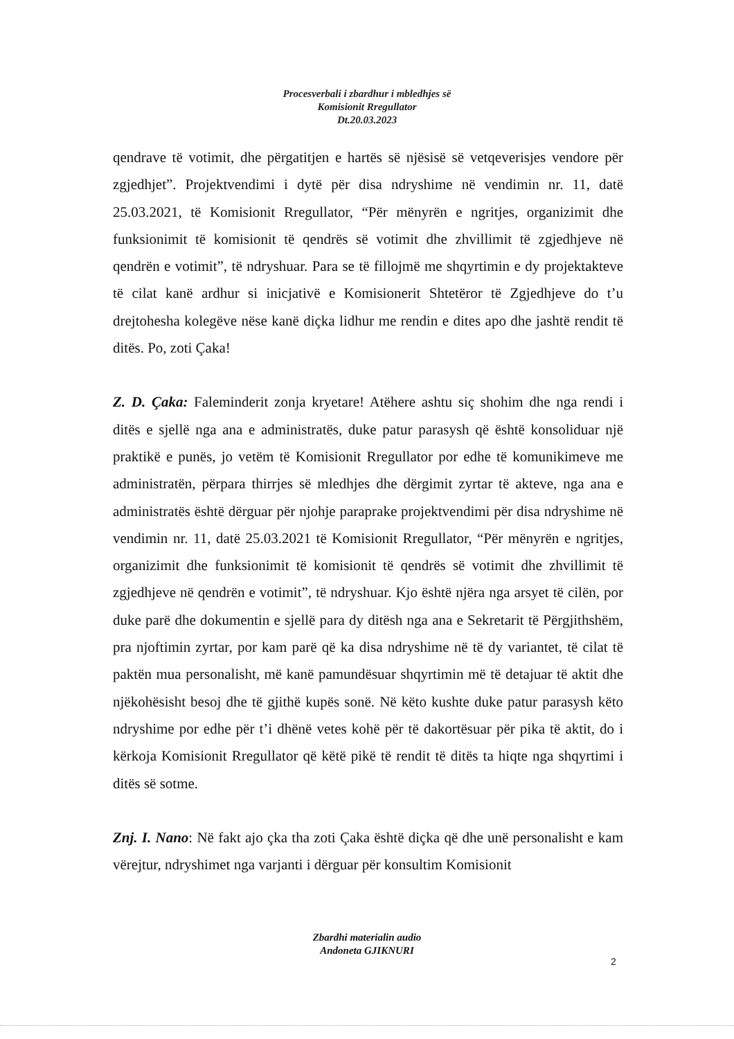Procesverbali i zbardhur i mbledhjes së
Komisionit Rregullator
Dt.20.03.2023
qendrave të votimit, dhe përgatitjen e hartës së njësisë së vetqeverisjes vendore për zgjedhjet”. Projektvendimi i dytë për disa ndryshime në vendimin nr. 11, datë 25.03.2021, të Komisionit Rregullator, “Për mënyrën e ngritjes, organizimit dhe funksionimit të komisionit të qendrës së votimit dhe zhvillimit të zgjedhjeve në qendrën e votimit”, të ndryshuar. Para se të fillojmë me shqyrtimin e dy projektakteve të cilat kanë ardhur si inicjativë e Komisionerit Shtetëror të Zgjedhjeve do t’u drejtohesha kolegëve nëse kanë diçka lidhur me rendin e dites apo dhe jashtë rendit të ditës. Po, zoti Çaka!
Z. D. Çaka: Faleminderit zonja kryetare! Atëhere ashtu siç shohim dhe nga rendi i ditës e sjellë nga ana e administratës, duke patur parasysh që është konsoliduar një praktikë e punës, jo vetëm të Komisionit Rregullator por edhe të komunikimeve me administratën, përpara thirrjes së mledhjes dhe dërgimit zyrtar të akteve, nga ana e administratës është dërguar për njohje paraprake projektvendimi për disa ndryshime në vendimin nr. 11, datë 25.03.2021 të Komisionit Rregullator, “Për mënyrën e ngritjes, organizimit dhe funksionimit të komisionit të qendrës së votimit dhe zhvillimit të zgjedhjeve në qendrën e votimit”, të ndryshuar. Kjo është njëra nga arsyet të cilën, por duke parë dhe dokumentin e sjellë para dy ditësh nga ana e Sekretarit të Përgjithshëm, pra njoftimin zyrtar, por kam parë që ka disa ndryshime në të dy variantet, të cilat të paktën mua personalisht, më kanë pamundësuar shqyrtimin më të detajuar të aktit dhe njëkohësisht besoj dhe të gjithë kupës sonë. Në këto kushte duke patur parasysh këto ndryshime por edhe për t’i dhënë vetes kohë për të dakortësuar për pika të aktit, do i kërkoja Komisionit Rregullator që këtë pikë të rendit të ditës ta hiqte nga shqyrtimi i ditës së sotme.
Znj. I. Nano: Në fakt ajo çka tha zoti Çaka është diçka që dhe unë personalisht e kam vërejtur, ndryshimet nga varjanti i dërguar për konsultim Komisionit
Zbardhi materialin audio
Andoneta GJIKNURI
2